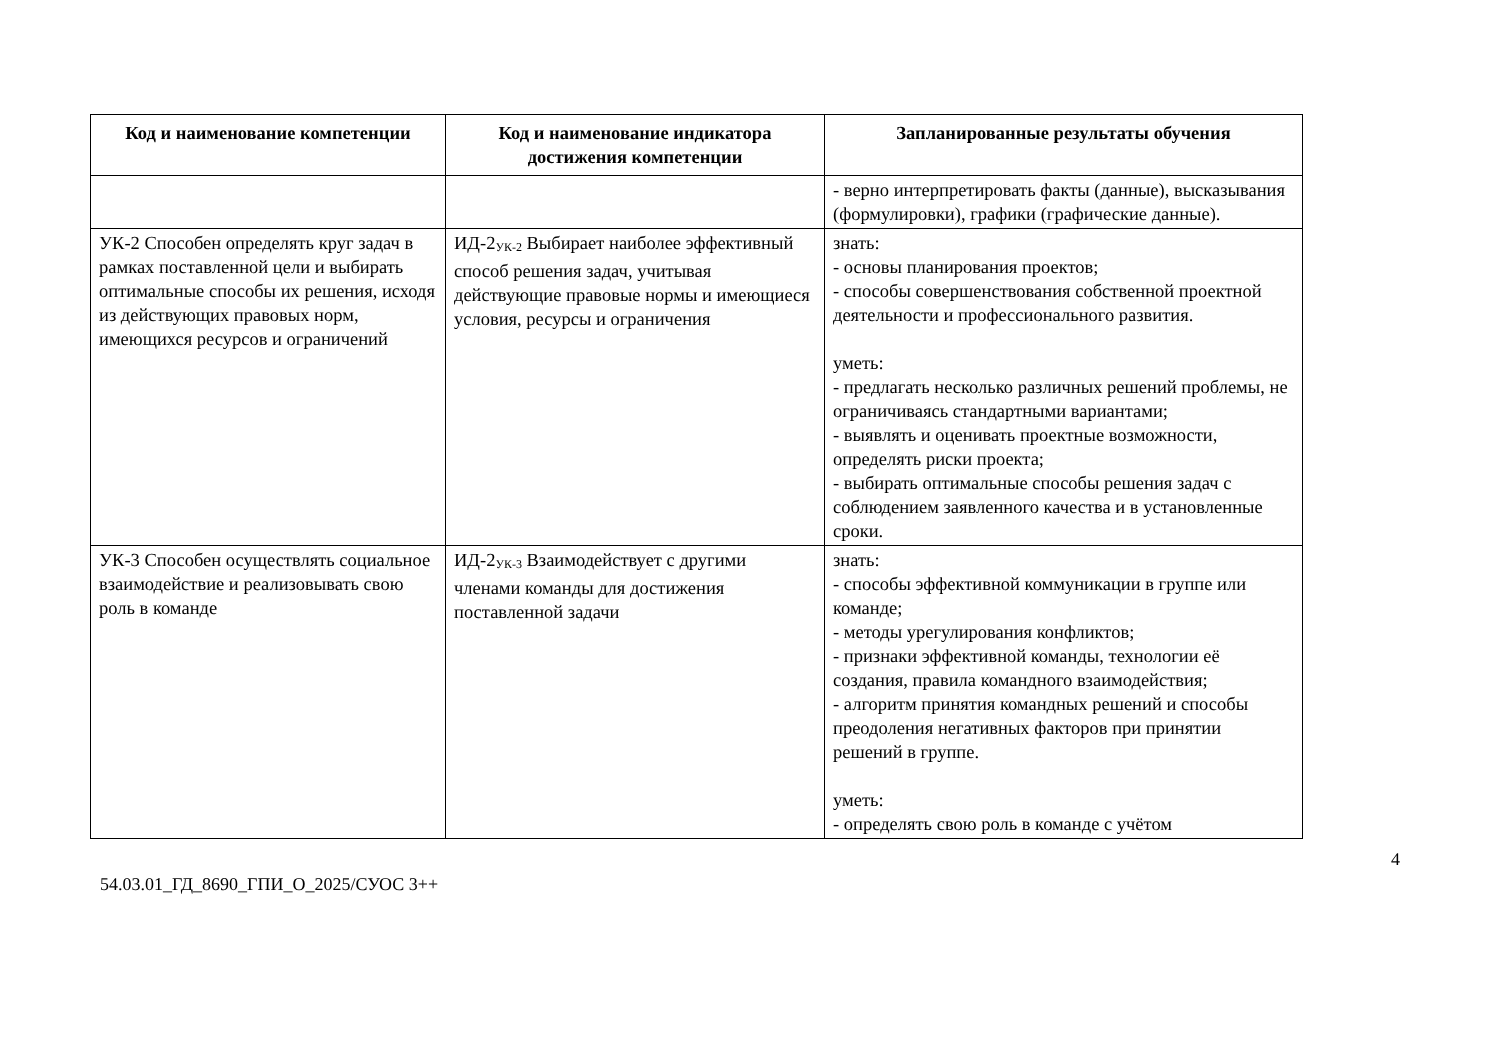| Код и наименование компетенции | Код и наименование индикатора достижения компетенции | Запланированные результаты обучения |
| --- | --- | --- |
| | | - верно интерпретировать факты (данные), высказывания (формулировки), графики (графические данные). |
| УК-2 Способен определять круг задач в рамках поставленной цели и выбирать оптимальные способы их решения, исходя из действующих правовых норм, имеющихся ресурсов и ограничений | ИД-2<sub>УК-2</sub> Выбирает наиболее эффективный способ решения задач, учитывая действующие правовые нормы и имеющиеся условия, ресурсы и ограничения | знать: - основы планирования проектов; - способы совершенствования собственной проектной деятельности и профессионального развития. уметь: - предлагать несколько различных решений проблемы, не ограничиваясь стандартными вариантами; - выявлять и оценивать проектные возможности, определять риски проекта; - выбирать оптимальные способы решения задач с соблюдением заявленного качества и в установленные сроки. |
| УК-3 Способен осуществлять социальное взаимодействие и реализовывать свою роль в команде | ИД-2<sub>УК-3</sub> Взаимодействует с другими членами команды для достижения поставленной задачи | знать: - способы эффективной коммуникации в группе или команде; - методы урегулирования конфликтов; - признаки эффективной команды, технологии её создания, правила командного взаимодействия; - алгоритм принятия командных решений и способы преодоления негативных факторов при принятии решений в группе. уметь: - определять свою роль в команде с учётом |
4
54.03.01_ГД_8690_ГПИ_О_2025/СУОС 3++